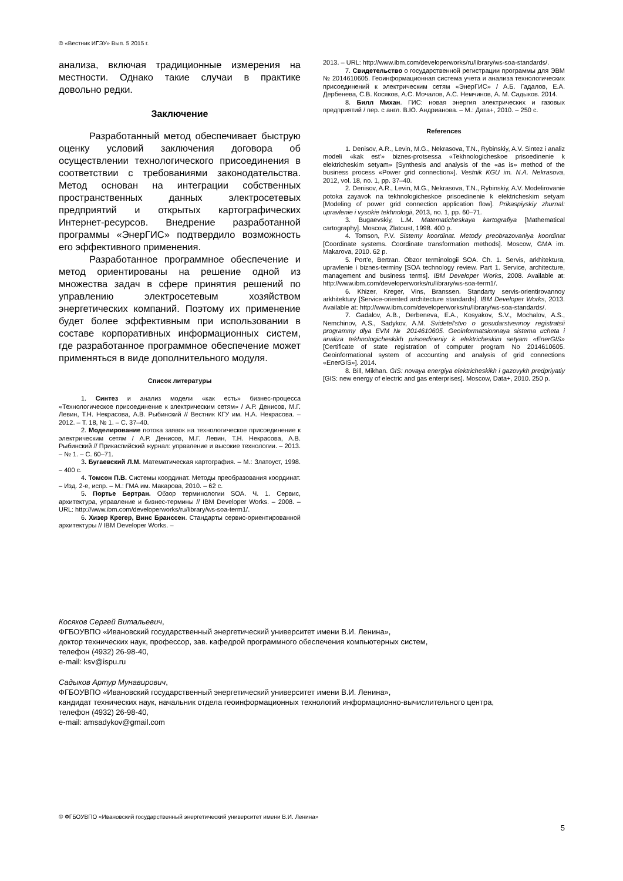© «Вестник ИГЭУ» Вып. 5 2015 г.
анализа, включая традиционные измерения на местности. Однако такие случаи в практике довольно редки.
Заключение
Разработанный метод обеспечивает быструю оценку условий заключения договора об осуществлении технологического присоединения в соответствии с требованиями законодательства. Метод основан на интеграции собственных пространственных данных электросетевых предприятий и открытых картографических Интернет-ресурсов. Внедрение разработанной программы «ЭнерГИС» подтвердило возможность его эффективного применения.
Разработанное программное обеспечение и метод ориентированы на решение одной из множества задач в сфере принятия решений по управлению электросетевым хозяйством энергетических компаний. Поэтому их применение будет более эффективным при использовании в составе корпоративных информационных систем, где разработанное программное обеспечение может применяться в виде дополнительного модуля.
Список литературы
1. Синтез и анализ модели «как есть» бизнес-процесса «Технологическое присоединение к электрическим сетям» / А.Р. Денисов, М.Г. Левин, Т.Н. Некрасова, А.В. Рыбинский // Вестник КГУ им. Н.А. Некрасова. – 2012. – Т. 18, № 1. – С. 37–40.
2. Моделирование потока заявок на технологическое присоединение к электрическим сетям / А.Р. Денисов, М.Г. Левин, Т.Н. Некрасова, А.В. Рыбинский // Прикаспийский журнал: управление и высокие технологии. – 2013. – № 1. – С. 60–71.
3. Бугаевский Л.М. Математическая картография. – М.: Златоуст, 1998. – 400 с.
4. Томсон П.В. Системы координат. Методы преобразования координат. – Изд. 2-е, испр. – М.: ГМА им. Макарова, 2010. – 62 с.
5. Портье Бертран. Обзор терминологии SOA. Ч. 1. Сервис, архитектура, управление и бизнес-термины // IBM Developer Works. – 2008. – URL: http://www.ibm.com/developerworks/ru/library/ws-soa-term1/.
6. Хизер Крегер, Винс Бранссен. Стандарты сервис-ориентированной архитектуры // IBM Developer Works. –
2013. – URL: http://www.ibm.com/developerworks/ru/library/ws-soa-standards/.
7. Свидетельство о государственной регистрации программы для ЭВМ № 2014610605. Геоинформационная система учета и анализа технологических присоединений к электрическим сетям «ЭнерГИС» / А.Б. Гадалов, Е.А. Дербенева, С.В. Косяков, А.С. Мочалов, А.С. Немчинов, А. М. Садыков. 2014.
8. Билл Михан. ГИС: новая энергия электрических и газовых предприятий / пер. с англ. В.Ю. Андрианова. – М.: Дата+, 2010. – 250 с.
References
1. Denisov, A.R., Levin, M.G., Nekrasova, T.N., Rybinskiy, A.V. Sintez i analiz modeli «kak est'» biznes-protsessa «Tekhnologicheskoe prisoedinenie k elektricheskim setyam» [Synthesis and analysis of the «as is» method of the business process «Power grid connection»]. Vestnik KGU im. N.A. Nekrasova, 2012, vol. 18, no. 1, pp. 37–40.
2. Denisov, A.R., Levin, M.G., Nekrasova, T.N., Rybinskiy, A.V. Modelirovanie potoka zayavok na tekhnologicheskoe prisoedinenie k elektricheskim setyam [Modeling of power grid connection application flow]. Prikaspiyskiy zhurnal: upravlenie i vysokie tekhnologii, 2013, no. 1, pp. 60–71.
3. Bugaevskiy, L.M. Matematicheskaya kartografiya [Mathematical cartography]. Moscow, Zlatoust, 1998. 400 p.
4. Tomson, P.V. Sistemy koordinat. Metody preobrazovaniya koordinat [Coordinate systems. Coordinate transformation methods]. Moscow, GMA im. Makarova, 2010. 62 p.
5. Port'e, Bertran. Obzor terminologii SOA. Ch. 1. Servis, arkhitektura, upravlenie i biznes-terminy [SOA technology review. Part 1. Service, architecture, management and business terms]. IBM Developer Works, 2008. Available at: http://www.ibm.com/developerworks/ru/library/ws-soa-term1/.
6. Khizer, Kreger, Vins, Branssen. Standarty servis-orientirovannoy arkhitektury [Service-oriented architecture standards]. IBM Developer Works, 2013. Available at: http://www.ibm.com/developerworks/ru/library/ws-soa-standards/.
7. Gadalov, A.B., Derbeneva, E.A., Kosyakov, S.V., Mochalov, A.S., Nemchinov, A.S., Sadykov, A.M. Svidetel'stvo o gosudarstvennoy registratsii programmy dlya EVM № 2014610605. Geoinformatsionnaya sistema ucheta i analiza tekhnologicheskikh prisoedineniy k elektricheskim setyam «EnerGIS» [Certificate of state registration of computer program No 2014610605. Geoinformational system of accounting and analysis of grid connections «EnerGIS»]. 2014.
8. Bill, Mikhan. GIS: novaya energiya elektricheskikh i gazovykh predpriyatiy [GIS: new energy of electric and gas enterprises]. Moscow, Data+, 2010. 250 p.
Косяков Сергей Витальевич,
ФГБОУВПО «Ивановский государственный энергетический университет имени В.И. Ленина»,
доктор технических наук, профессор, зав. кафедрой программного обеспечения компьютерных систем,
телефон (4932) 26-98-40,
e-mail: ksv@ispu.ru
Садыков Артур Мунавирович,
ФГБОУВПО «Ивановский государственный энергетический университет имени В.И. Ленина»,
кандидат технических наук, начальник отдела геоинформационных технологий информационно-вычислительного центра,
телефон (4932) 26-98-40,
e-mail: amsadykov@gmail.com
© ФГБОУВПО «Ивановский государственный энергетический университет имени В.И. Ленина»
5